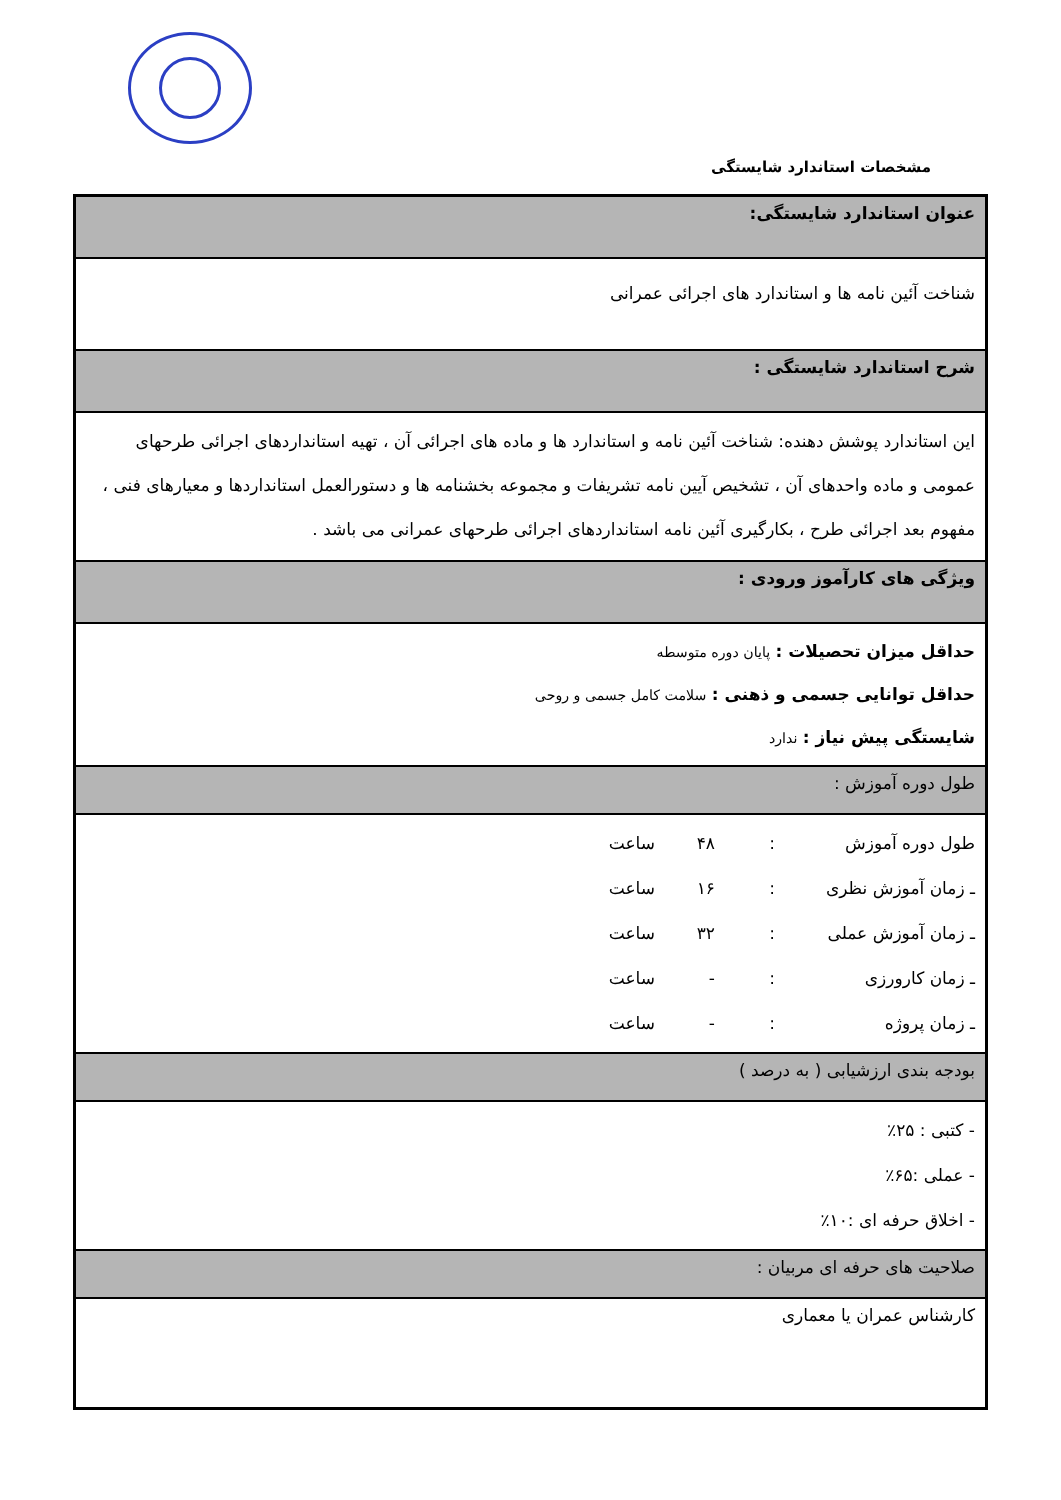مشخصات استاندارد شایستگی
| عنوان استاندارد شایستگی: |
| شناخت آئین نامه ها و استاندارد های اجرائی عمرانی |
| شرح استاندارد شایستگی : |
| این استاندارد پوشش دهنده: شناخت آئین نامه و استاندارد ها و ماده های اجرائی آن ، تهیه استانداردهای اجرائی طرحهای عمومی و ماده واحدهای آن ، تشخیص آیین نامه تشریفات و مجموعه بخشنامه ها و دستورالعمل استانداردها و معیارهای فنی ، مفهوم بعد اجرائی طرح ، بکارگیری آئین نامه استانداردهای اجرائی طرحهای عمرانی می باشد . |
| ویژگی های کارآموز ورودی : |
| حداقل میزان تحصیلات : پایان دوره متوسطه حداقل توانایی جسمی و ذهنی : سلامت کامل جسمی و روحی شایستگی پیش نیاز : ندارد |
| طول دوره آموزش : |
| طول دوره آموزش : ۴۸ ساعت ـ زمان آموزش نظری : ۱۶ ساعت ـ زمان آموزش عملی : ۳۲ ساعت ـ زمان کارورزی : - ساعت ـ زمان پروژه : - ساعت |
| بودجه بندی ارزشیابی ( به درصد ) |
| - کتبی : ۲۵٪ - عملی :۶۵٪ - اخلاق حرفه ای :۱۰٪ |
| صلاحیت های حرفه ای مربیان : |
| کارشناس عمران یا معماری |